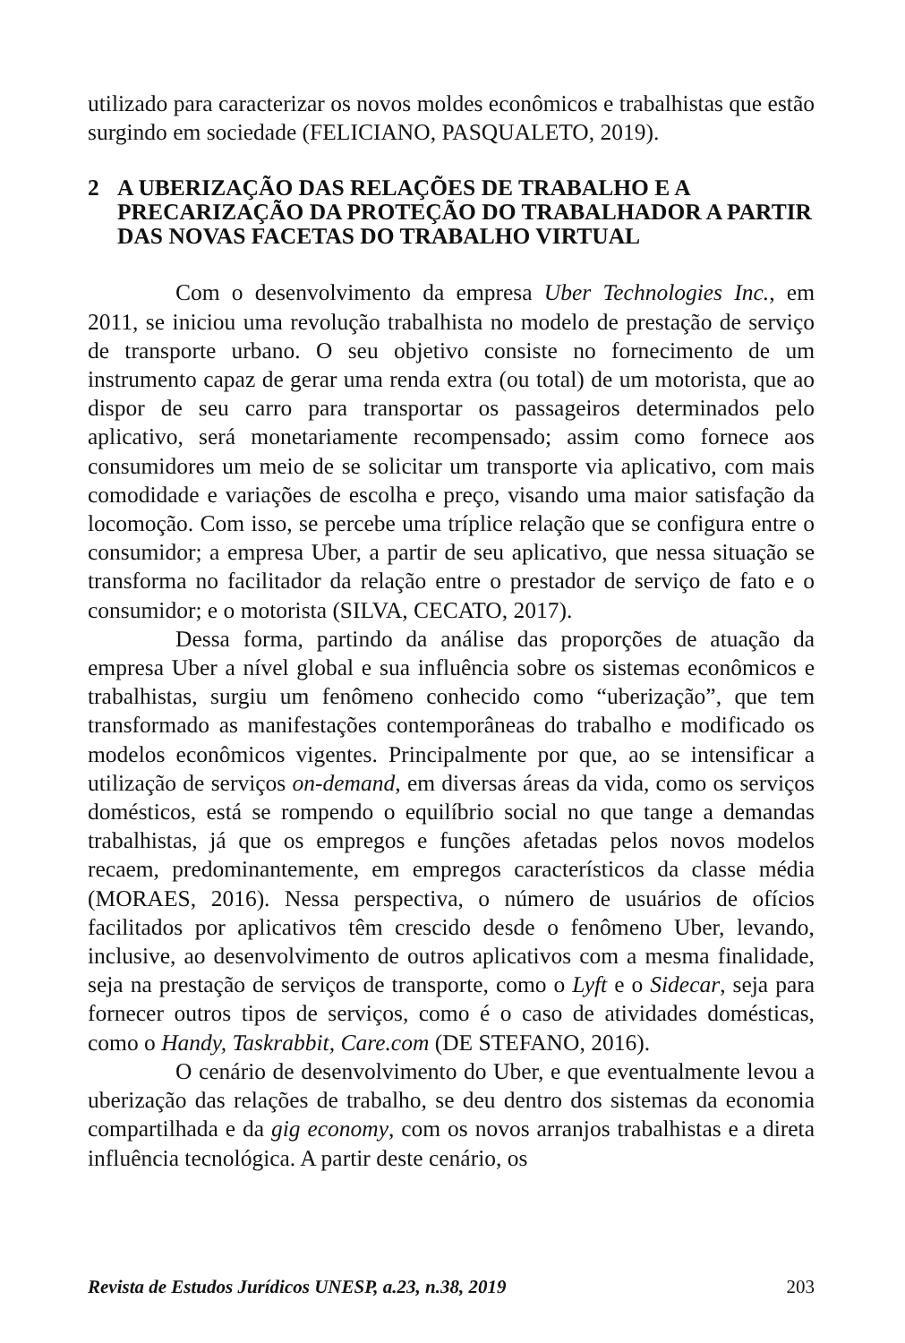utilizado para caracterizar os novos moldes econômicos e trabalhistas que estão surgindo em sociedade (FELICIANO, PASQUALETO, 2019).
2 A UBERIZAÇÃO DAS RELAÇÕES DE TRABALHO E A PRECARIZAÇÃO DA PROTEÇÃO DO TRABALHADOR A PARTIR DAS NOVAS FACETAS DO TRABALHO VIRTUAL
Com o desenvolvimento da empresa Uber Technologies Inc., em 2011, se iniciou uma revolução trabalhista no modelo de prestação de serviço de transporte urbano. O seu objetivo consiste no fornecimento de um instrumento capaz de gerar uma renda extra (ou total) de um motorista, que ao dispor de seu carro para transportar os passageiros determinados pelo aplicativo, será monetariamente recompensado; assim como fornece aos consumidores um meio de se solicitar um transporte via aplicativo, com mais comodidade e variações de escolha e preço, visando uma maior satisfação da locomoção. Com isso, se percebe uma tríplice relação que se configura entre o consumidor; a empresa Uber, a partir de seu aplicativo, que nessa situação se transforma no facilitador da relação entre o prestador de serviço de fato e o consumidor; e o motorista (SILVA, CECATO, 2017).
Dessa forma, partindo da análise das proporções de atuação da empresa Uber a nível global e sua influência sobre os sistemas econômicos e trabalhistas, surgiu um fenômeno conhecido como “uberização”, que tem transformado as manifestações contemporâneas do trabalho e modificado os modelos econômicos vigentes. Principalmente por que, ao se intensificar a utilização de serviços on-demand, em diversas áreas da vida, como os serviços domésticos, está se rompendo o equilíbrio social no que tange a demandas trabalhistas, já que os empregos e funções afetadas pelos novos modelos recaem, predominantemente, em empregos característicos da classe média (MORAES, 2016). Nessa perspectiva, o número de usuários de ofícios facilitados por aplicativos têm crescido desde o fenômeno Uber, levando, inclusive, ao desenvolvimento de outros aplicativos com a mesma finalidade, seja na prestação de serviços de transporte, como o Lyft e o Sidecar, seja para fornecer outros tipos de serviços, como é o caso de atividades domésticas, como o Handy, Taskrabbit, Care.com (DE STEFANO, 2016).
O cenário de desenvolvimento do Uber, e que eventualmente levou a uberização das relações de trabalho, se deu dentro dos sistemas da economia compartilhada e da gig economy, com os novos arranjos trabalhistas e a direta influência tecnológica. A partir deste cenário, os
Revista de Estudos Jurídicos UNESP, a.23, n.38, 2019 203